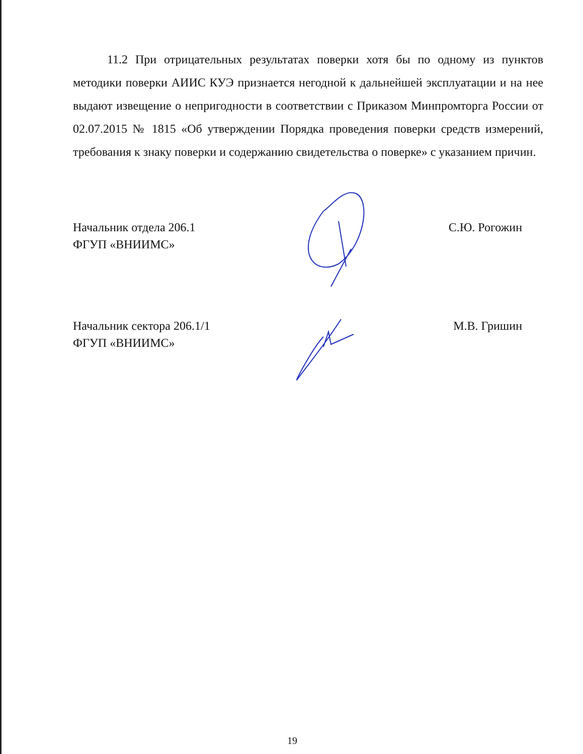11.2 При отрицательных результатах поверки хотя бы по одному из пунктов методики поверки АИИС КУЭ признается негодной к дальнейшей эксплуатации и на нее выдают извещение о непригодности в соответствии с Приказом Минпромторга России от 02.07.2015 № 1815 «Об утверждении Порядка проведения поверки средств измерений, требования к знаку поверки и содержанию свидетельства о поверке» с указанием причин.
Начальник отдела 206.1
ФГУП «ВНИИМС»
С.Ю. Рогожин
Начальник сектора 206.1/1
ФГУП «ВНИИМС»
М.В. Гришин
19